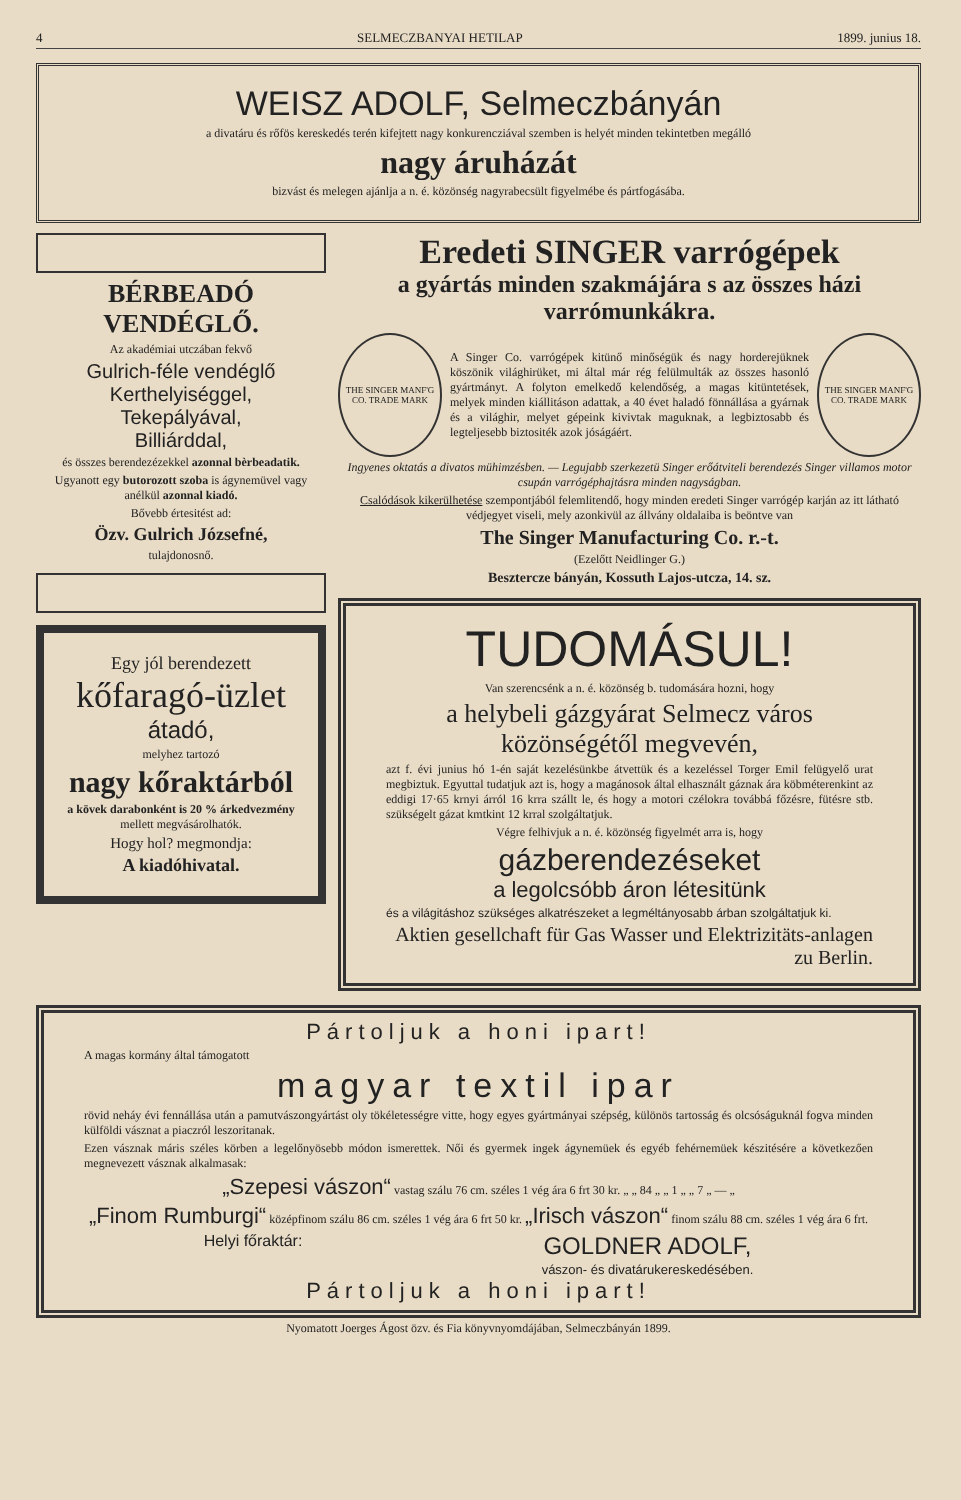4 SELMECZBANYAI HETILAP 1899. junius 18.
WEISZ ADOLF, Selmeczbányán
a divatáru és rőfös kereskedés terén kifejtett nagy konkurencziával szemben is helyét minden tekintetben megálló
nagy áruházát
bizvást és melegen ajánlja a n. é. közönség nagyrabecsült figyelmébe és pártfogásába.
BÉRBEADÓ VENDÉGLŐ.
Az akadémiai utczában fekvő
Gulrich-féle vendéglő
Kerthelyiséggel,
Tekepályával,
Billiárddal,
és összes berendezézekkel azonnal bèrbeadatik.
Ugyanott egy butorozott szoba is ágynemüvel vagy anélkül azonnal kiadó.
Bővebb értesitést ad:
Özv. Gulrich Józsefné,
tulajdonosnő.
Egy jól berendezett
kőfaragó-üzlet
átadó,
melyhez tartozó
nagy kőraktárból
a kövek darabonként is 20 % árkedvezmény mellett megvásárolhatók.
Hogy hol? megmondja:
A kiadóhivatal.
Eredeti SINGER varrógépek
a gyártás minden szakmájára s az összes házi varrómunkákra.
THE SINGER MANF'G CO. TRADE MARK
A Singer Co. varrógépek kitünő minőségük és nagy horderejüknek köszönik világhirüket, mi által már rég felülmulták az összes hasonló gyártmányt. A folyton emelkedő kelendőség, a magas kitüntetések, melyek minden kiállitáson adattak, a 40 évet haladó fönnállása a gyárnak és a világhir, melyet gépeink kivivtak maguknak, a legbiztosabb és legteljesebb biztositék azok jóságáért.
THE SINGER MANF'G CO. TRADE MARK
Ingyenes oktatás a divatos mühimzésben. — Legujabb szerkezetü Singer erőátviteli berendezés Singer villamos motor csupán varrógéphajtásra minden nagyságban.
Csalódások kikerülhetése szempontjából felemlitendő, hogy minden eredeti Singer varrógép karján az itt látható védjegyet viseli, mely azonkivül az állvány oldalaiba is beöntve van
The Singer Manufacturing Co. r.-t.
(Ezelőtt Neidlinger G.)
Besztercze bányán, Kossuth Lajos-utcza, 14. sz.
TUDOMÁSUL!
Van szerencsénk a n. é. közönség b. tudomására hozni, hogy
a helybeli gázgyárat Selmecz város közönségétől megvevén,
azt f. évi junius hó 1-én saját kezelésünkbe átvettük és a kezeléssel Torger Emil felügyelő urat megbiztuk. Egyuttal tudatjuk azt is, hogy a magánosok által elhasznált gáznak ára köbméterenkint az eddigi 17·65 krnyi árról 16 krra szállt le, és hogy a motori czélokra továbbá főzésre, fütésre stb. szükségelt gázat kmtkint 12 krral szolgáltatjuk.
Végre felhivjuk a n. é. közönség figyelmét arra is, hogy
gázberendezéseket
a legolcsóbb áron létesitünk
és a világitáshoz szükséges alkatrészeket a legméltányosabb árban szolgáltatjuk ki.
Aktien gesellchaft für Gas Wasser und Elektrizitäts-anlagen zu Berlin.
Pártoljuk a honi ipart!
A magas kormány által támogatott
magyar textil ipar
rövid neháy évi fennállása után a pamutvászongyártást oly tökéletességre vitte, hogy egyes gyártmányai szépség, különös tartosság és olcsóságuknál fogva minden külföldi vásznat a piaczról leszoritanak.
Ezen vásznak máris széles körben a legelőnyösebb módon ismerettek. Női és gyermek ingek ágynemüek és egyéb fehérnemüek készitésére a következően megnevezett vásznak alkalmasak:
„Szepesi vászon“ vastag szálu 76 cm. széles 1 vég ára 6 frt 30 kr. „ „ 84 „ „ 1 „ „ 7 „ — „
„Finom Rumburgi“ középfinom szálu 86 cm. széles 1 vég ára 6 frt 50 kr. „Irisch vászon“ finom szálu 88 cm. széles 1 vég ára 6 frt.
Helyi főraktár: GOLDNER ADOLF,
vászon- és divatárukereskedésében.
Pártoljuk a honi ipart!
Nyomatott Joerges Ágost özv. és Fia könyvnyomdájában, Selmeczbányán 1899.